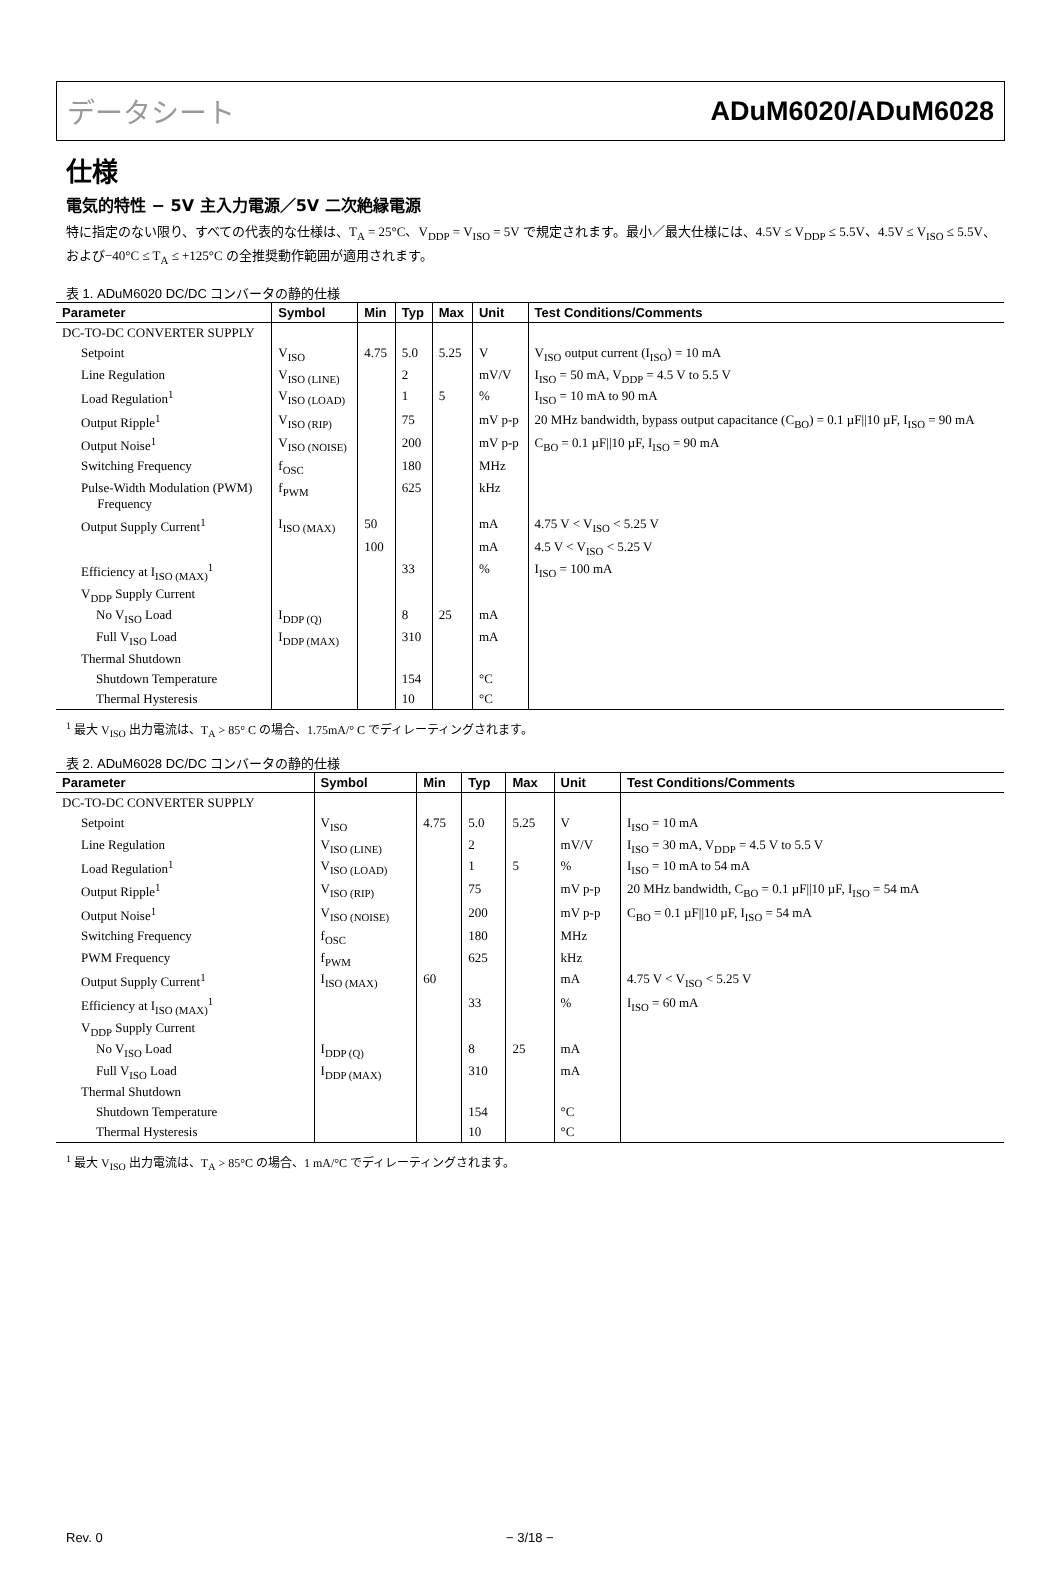データシート ADuM6020/ADuM6028
仕様
電気的特性 − 5V 主入力電源／5V 二次絶縁電源
特に指定のない限り、すべての代表的な仕様は、T<sub>A</sub> = 25°C、V<sub>DDP</sub> = V<sub>ISO</sub> = 5V で規定されます。最小／最大仕様には、4.5V ≤ V<sub>DDP</sub> ≤ 5.5V、4.5V ≤ V<sub>ISO</sub> ≤ 5.5V、および−40°C ≤ T<sub>A</sub> ≤ +125°C の全推奨動作範囲が適用されます。
表 1. ADuM6020 DC/DC コンバータの静的仕様
| Parameter | Symbol | Min | Typ | Max | Unit | Test Conditions/Comments |
| --- | --- | --- | --- | --- | --- | --- |
| DC-TO-DC CONVERTER SUPPLY | | | | | | |
| Setpoint | V<sub>ISO</sub> | 4.75 | 5.0 | 5.25 | V | V<sub>ISO</sub> output current (I<sub>ISO</sub>) = 10 mA |
| Line Regulation | V<sub>ISO (LINE)</sub> | | 2 | | mV/V | I<sub>ISO</sub> = 50 mA, V<sub>DDP</sub> = 4.5 V to 5.5 V |
| Load Regulation<sup>1</sup> | V<sub>ISO (LOAD)</sub> | | 1 | 5 | % | I<sub>ISO</sub> = 10 mA to 90 mA |
| Output Ripple<sup>1</sup> | V<sub>ISO (RIP)</sub> | | 75 | | mV p-p | 20 MHz bandwidth, bypass output capacitance (C<sub>BO</sub>) = 0.1 µF//10 µF, I<sub>ISO</sub> = 90 mA |
| Output Noise<sup>1</sup> | V<sub>ISO (NOISE)</sub> | | 200 | | mV p-p | C<sub>BO</sub> = 0.1 µF//10 µF, I<sub>ISO</sub> = 90 mA |
| Switching Frequency | f<sub>OSC</sub> | | 180 | | MHz | |
| Pulse-Width Modulation (PWM) Frequency | f<sub>PWM</sub> | | 625 | | kHz | |
| Output Supply Current<sup>1</sup> | I<sub>ISO (MAX)</sub> | 50 | | | mA | 4.75 V < V<sub>ISO</sub> < 5.25 V |
| | | 100 | | | mA | 4.5 V < V<sub>ISO</sub> < 5.25 V |
| Efficiency at I<sub>ISO (MAX)</sub><sup>1</sup> | | | 33 | | % | I<sub>ISO</sub> = 100 mA |
| V<sub>DDP</sub> Supply Current | | | | | | |
| No V<sub>ISO</sub> Load | I<sub>DDP (Q)</sub> | | 8 | 25 | mA | |
| Full V<sub>ISO</sub> Load | I<sub>DDP (MAX)</sub> | | 310 | | mA | |
| Thermal Shutdown | | | | | | |
| Shutdown Temperature | | | 154 | | °C | |
| Thermal Hysteresis | | | 10 | | °C | |
<sup>1</sup> 最大 V<sub>ISO</sub> 出力電流は、T<sub>A</sub> > 85° C の場合、1.75mA/° C でディレーティングされます。
表 2. ADuM6028 DC/DC コンバータの静的仕様
| Parameter | Symbol | Min | Typ | Max | Unit | Test Conditions/Comments |
| --- | --- | --- | --- | --- | --- | --- |
| DC-TO-DC CONVERTER SUPPLY | | | | | | |
| Setpoint | V<sub>ISO</sub> | 4.75 | 5.0 | 5.25 | V | I<sub>ISO</sub> = 10 mA |
| Line Regulation | V<sub>ISO (LINE)</sub> | | 2 | | mV/V | I<sub>ISO</sub> = 30 mA, V<sub>DDP</sub> = 4.5 V to 5.5 V |
| Load Regulation<sup>1</sup> | V<sub>ISO (LOAD)</sub> | | 1 | 5 | % | I<sub>ISO</sub> = 10 mA to 54 mA |
| Output Ripple<sup>1</sup> | V<sub>ISO (RIP)</sub> | | 75 | | mV p-p | 20 MHz bandwidth, C<sub>BO</sub> = 0.1 µF//10 µF, I<sub>ISO</sub> = 54 mA |
| Output Noise<sup>1</sup> | V<sub>ISO (NOISE)</sub> | | 200 | | mV p-p | C<sub>BO</sub> = 0.1 µF//10 µF, I<sub>ISO</sub> = 54 mA |
| Switching Frequency | f<sub>OSC</sub> | | 180 | | MHz | |
| PWM Frequency | f<sub>PWM</sub> | | 625 | | kHz | |
| Output Supply Current<sup>1</sup> | I<sub>ISO (MAX)</sub> | 60 | | | mA | 4.75 V < V<sub>ISO</sub> < 5.25 V |
| Efficiency at I<sub>ISO (MAX)</sub><sup>1</sup> | | | 33 | | % | I<sub>ISO</sub> = 60 mA |
| V<sub>DDP</sub> Supply Current | | | | | | |
| No V<sub>ISO</sub> Load | I<sub>DDP (Q)</sub> | | 8 | 25 | mA | |
| Full V<sub>ISO</sub> Load | I<sub>DDP (MAX)</sub> | | 310 | | mA | |
| Thermal Shutdown | | | | | | |
| Shutdown Temperature | | | 154 | | °C | |
| Thermal Hysteresis | | | 10 | | °C | |
<sup>1</sup> 最大 V<sub>ISO</sub> 出力電流は、T<sub>A</sub> > 85°C の場合、1 mA/°C でディレーティングされます。
Rev. 0 − 3/18 −